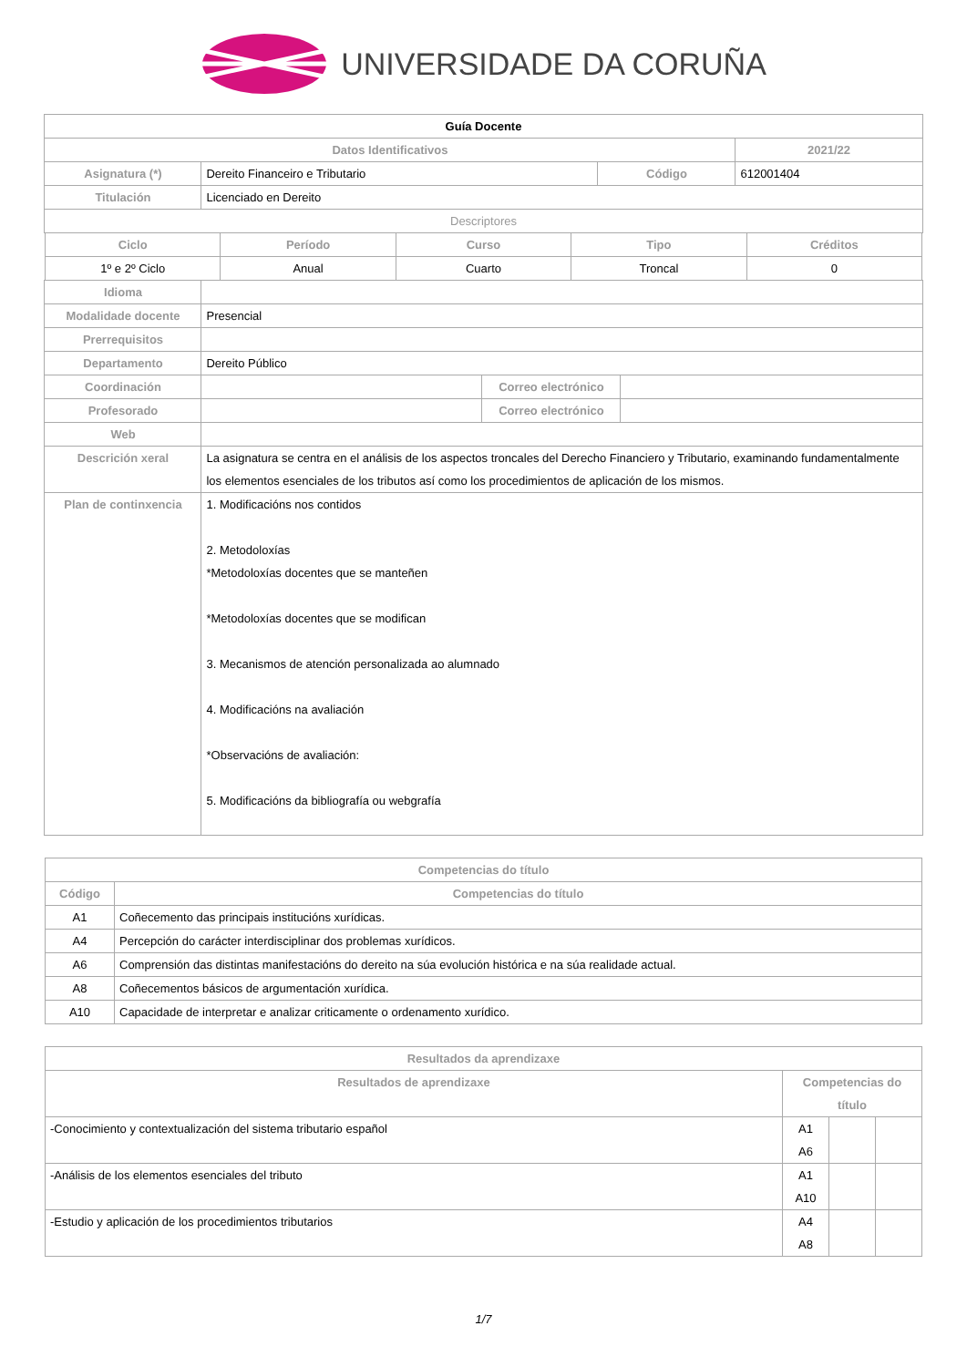UNIVERSIDADE DA CORUÑA
| Guía Docente | | | |
| Datos Identificativos | | | 2021/22 |
| Asignatura (*) | Dereito Financeiro e Tributario | Código | 612001404 |
| Titulación | Licenciado en Dereito | | |
| Descriptores | | | |
| Ciclo | Período | Curso | Tipo | Créditos |
| --- | --- | --- | --- | --- |
| 1º e 2º Ciclo | Anual | Cuarto | Troncal | 0 |
| Idioma | | | |
| Modalidade docente | Presencial | | |
| Prerrequisitos | | | |
| Departamento | Dereito Público | | |
| Coordinación | | Correo electrónico | |
| Profesorado | | Correo electrónico | |
| Web | | | |
| Descrición xeral | La asignatura se centra en el análisis de los aspectos troncales del Derecho Financiero y Tributario, examinando fundamentalmente los elementos esenciales de los tributos así como los procedimientos de aplicación de los mismos. | | |
| Plan de continxencia | 1. Modificacións nos contidos 2. Metodoloxías *Metodoloxías docentes que se manteñen *Metodoloxías docentes que se modifican 3. Mecanismos de atención personalizada ao alumnado 4. Modificacións na avaliación *Observacións de avaliación: 5. Modificacións da bibliografía ou webgrafía | | |
| Competencias do título | |
| --- | --- |
| Código | Competencias do título |
| A1 | Coñecemento das principais institucións xurídicas. |
| A4 | Percepción do carácter interdisciplinar dos problemas xurídicos. |
| A6 | Comprensión das distintas manifestacións do dereito na súa evolución histórica e na súa realidade actual. |
| A8 | Coñecementos básicos de argumentación xurídica. |
| A10 | Capacidade de interpretar e analizar criticamente o ordenamento xurídico. |
| Resultados da aprendizaxe | | | |
| --- | --- | --- | --- |
| Resultados de aprendizaxe | Competencias do título | | |
| -Conocimiento y contextualización del sistema tributario español | A1 A6 | | |
| -Análisis de los elementos esenciales del tributo | A1 A10 | | |
| -Estudio y aplicación de los procedimientos tributarios | A4 A8 | | |
1/7